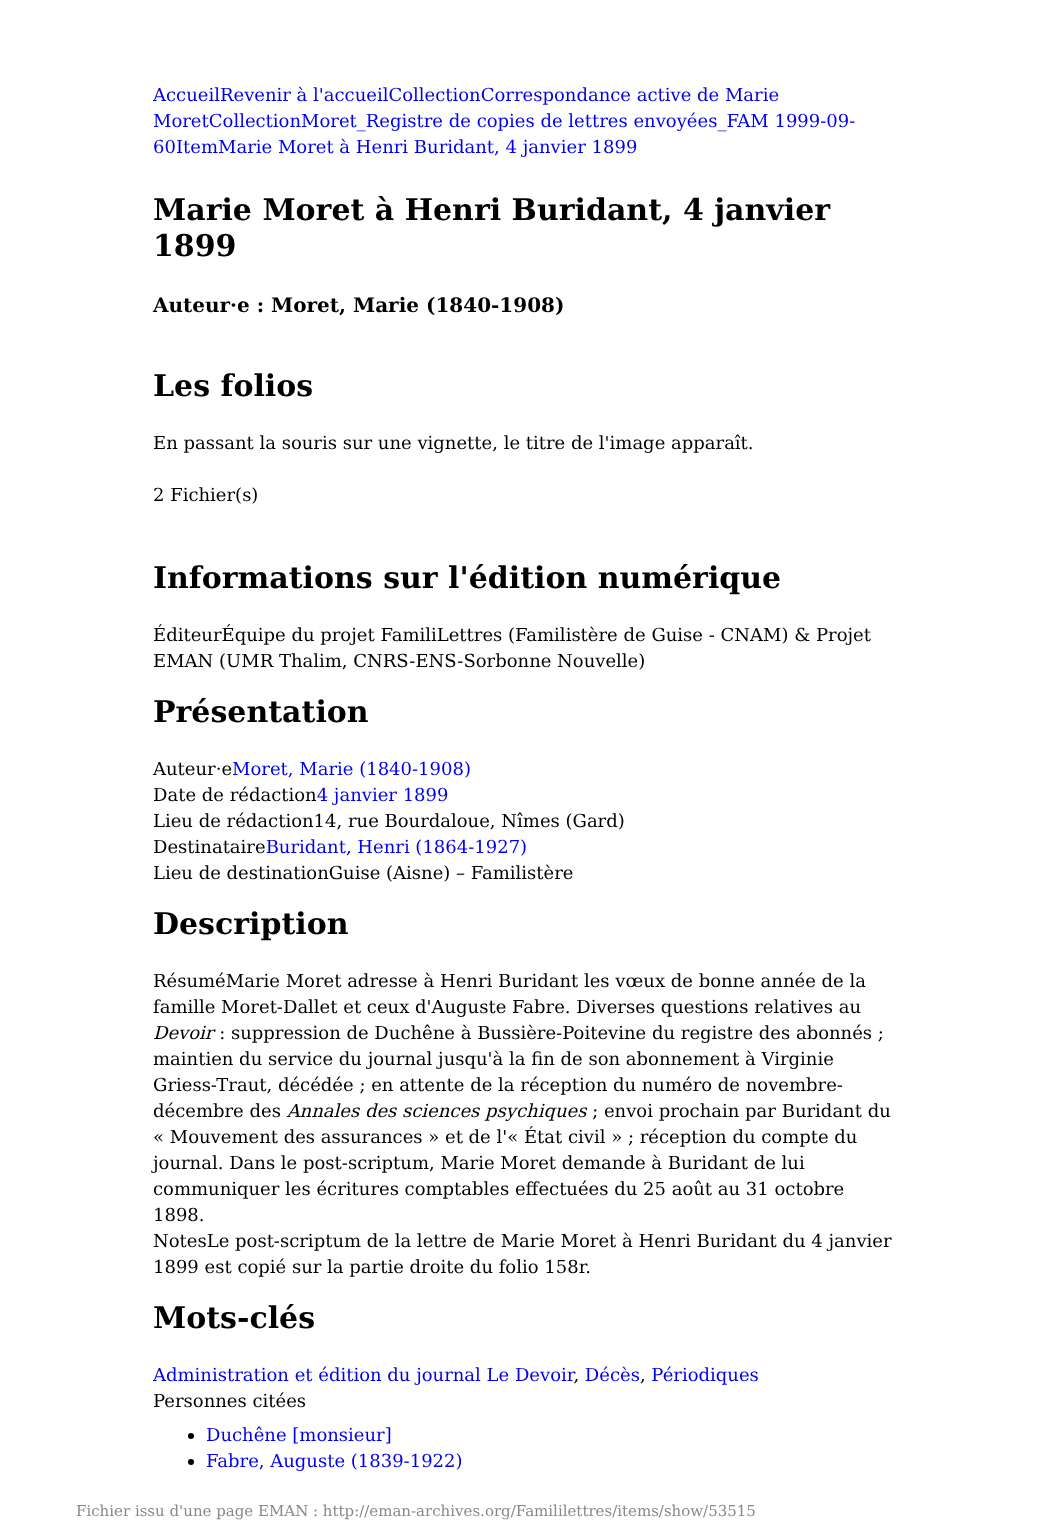Accueil Revenir à l'accueil Collection Correspondance active de Marie Moret Collection Moret_Registre de copies de lettres envoyées_FAM 1999-09-60 Item Marie Moret à Henri Buridant, 4 janvier 1899
Marie Moret à Henri Buridant, 4 janvier 1899
Auteur·e : Moret, Marie (1840-1908)
Les folios
En passant la souris sur une vignette, le titre de l'image apparaît.
2 Fichier(s)
Informations sur l'édition numérique
ÉditeurÉquipe du projet FamiliLettres (Familistère de Guise - CNAM) & Projet EMAN (UMR Thalim, CNRS-ENS-Sorbonne Nouvelle)
Présentation
Auteur·eMoret, Marie (1840-1908)
Date de rédaction4 janvier 1899
Lieu de rédaction14, rue Bourdaloue, Nîmes (Gard)
DestinataireBuridant, Henri (1864-1927)
Lieu de destinationGuise (Aisne) – Familistère
Description
RésuméMarie Moret adresse à Henri Buridant les vœux de bonne année de la famille Moret-Dallet et ceux d'Auguste Fabre. Diverses questions relatives au Devoir : suppression de Duchêne à Bussière-Poitevine du registre des abonnés ; maintien du service du journal jusqu'à la fin de son abonnement à Virginie Griess-Traut, décédée ; en attente de la réception du numéro de novembre-décembre des Annales des sciences psychiques ; envoi prochain par Buridant du « Mouvement des assurances » et de l'« État civil » ; réception du compte du journal. Dans le post-scriptum, Marie Moret demande à Buridant de lui communiquer les écritures comptables effectuées du 25 août au 31 octobre 1898.
NotesLe post-scriptum de la lettre de Marie Moret à Henri Buridant du 4 janvier 1899 est copié sur la partie droite du folio 158r.
Mots-clés
Administration et édition du journal Le Devoir, Décès, Périodiques
Personnes citées
Duchêne [monsieur]
Fabre, Auguste (1839-1922)
Fichier issu d'une page EMAN : http://eman-archives.org/Famililettres/items/show/53515